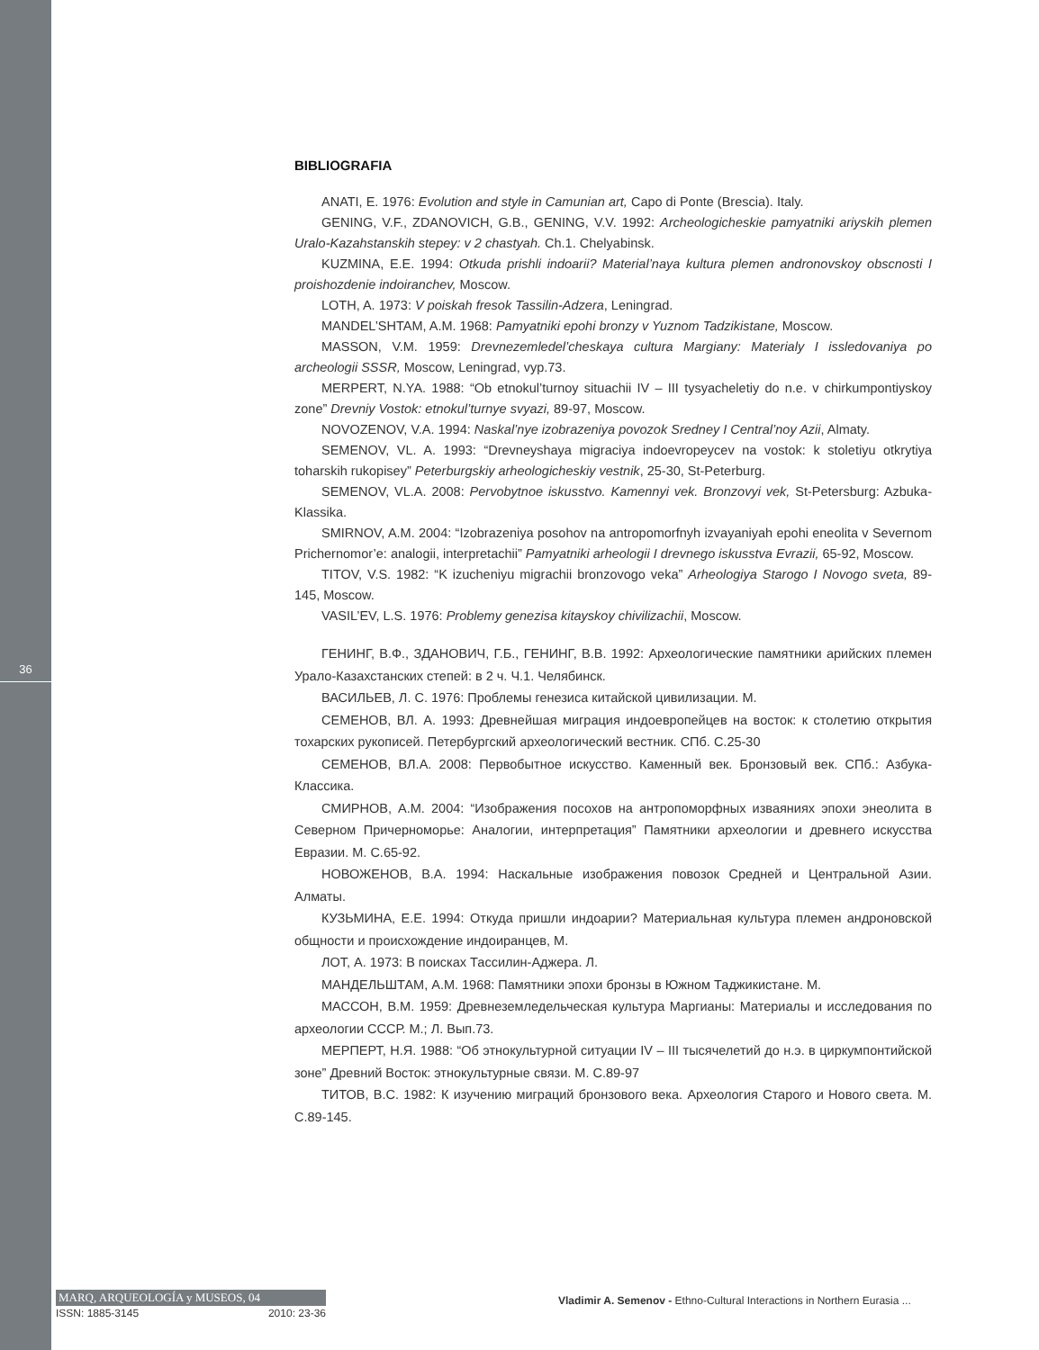36
BIBLIOGRAFIA
ANATI, E. 1976: Evolution and style in Camunian art, Capo di Ponte (Brescia). Italy.
GENING, V.F., ZDANOVICH, G.B., GENING, V.V. 1992: Archeologicheskie pamyatniki ariyskih plemen Uralo-Kazahstanskih stepey: v 2 chastyah. Ch.1. Chelyabinsk.
KUZMINA, E.E. 1994: Otkuda prishli indoarii? Material’naya kultura plemen andronovskoy obscnosti I proishozdenie indoiranchev, Moscow.
LOTH, A. 1973: V poiskah fresok Tassilin-Adzera, Leningrad.
MANDEL’SHTAM, A.M. 1968: Pamyatniki epohi bronzy v Yuznom Tadzikistane, Moscow.
MASSON, V.M. 1959: Drevnezemledel’cheskaya cultura Margiany: Materialy I issledovaniya po archeologii SSSR, Moscow, Leningrad, vyp.73.
MERPERT, N.YA. 1988: “Ob etnokul’turnoy situachii IV – III tysyacheletiy do n.e. v chirkumpontiyskoy zone” Drevniy Vostok: etnokul’turnye svyazi, 89-97, Moscow.
NOVOZENOV, V.A. 1994: Naskal’nye izobrazeniya povozok Sredney I Central’noy Azii, Almaty.
SEMENOV, VL. A. 1993: “Drevneyshaya migraciya indoevropeycev na vostok: k stoletiyu otkrytiya toharskih rukopisey” Peterburgskiy arheologicheskiy vestnik, 25-30, St-Peterburg.
SEMENOV, VL.A. 2008: Pervobytnoe iskusstvo. Kamennyi vek. Bronzovyi vek, St-Petersburg: Azbuka-Klassika.
SMIRNOV, A.M. 2004: “Izobrazeniya posohov na antropomorfnyh izvayaniyah epohi eneolita v Severnom Prichernomor’e: analogii, interpretachii” Pamyatniki arheologii I drevnego iskusstva Evrazii, 65-92, Moscow.
TITOV, V.S. 1982: “K izucheniyu migrachii bronzovogo veka” Arheologiya Starogo I Novogo sveta, 89-145, Moscow.
VASIL’EV, L.S. 1976: Problemy genezisa kitayskoy chivilizachii, Moscow.
ГЕНИНГ, В.Ф., ЗДАНОВИЧ, Г.Б., ГЕНИНГ, В.В. 1992: Археологические памятники арийских племен Урало-Казахстанских степей: в 2 ч. Ч.1. Челябинск.
ВАСИЛЬЕВ, Л. С. 1976: Проблемы генезиса китайской цивилизации. М.
СЕМЕНОВ, ВЛ. А. 1993: Древнейшая миграция индоевропейцев на восток: к столетию открытия тохарских рукописей. Петербургский археологический вестник. СПб. С.25-30
СЕМЕНОВ, ВЛ.А. 2008: Первобытное искусство. Каменный век. Бронзовый век. СПб.: Азбука-Классика.
СМИРНОВ, А.М. 2004: “Изображения посохов на антропоморфных изваяниях эпохи энеолита в Северном Причерноморье: Аналогии, интерпретация” Памятники археологии и древнего искусства Евразии. М. С.65-92.
НОВОЖЕНОВ, В.А. 1994: Наскальные изображения повозок Средней и Центральной Азии. Алматы.
КУЗЬМИНА, Е.Е. 1994: Откуда пришли индоарии? Материальная культура племен андроновской общности и происхождение индоиранцев, М.
ЛОТ, А. 1973: В поисках Тассилин-Аджера. Л.
МАНДЕЛЬШТАМ, А.М. 1968: Памятники эпохи бронзы в Южном Таджикистане. М.
МАССОН, В.М. 1959: Древнеземледельческая культура Маргианы: Материалы и исследования по археологии СССР. М.; Л. Вып.73.
МЕРПЕРТ, Н.Я. 1988: “Об этнокультурной ситуации IV – III тысячелетий до н.э. в циркумпонтийской зоне” Древний Восток: этнокультурные связи. М. С.89-97
ТИТОВ, В.С. 1982: К изучению миграций бронзового века. Археология Старого и Нового света. М. С.89-145.
MARQ, ARQUEOLOGÍA y MUSEOS, 04
ISSN: 1885-3145 2010: 23-36
Vladimir A. Semenov - Ethno-Cultural Interactions in Northern Eurasia ...